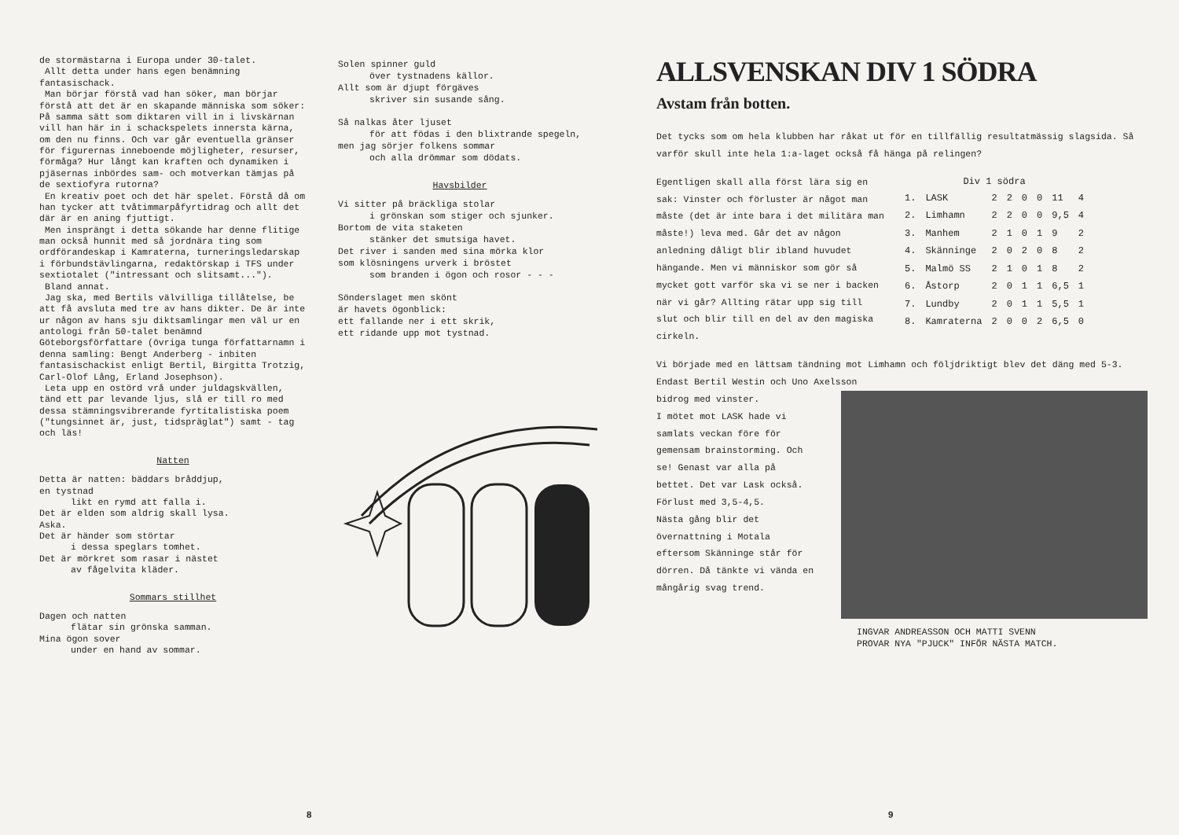de stormästarna i Europa under 30-talet.
Allt detta under hans egen benämning fantasischack.
Man börjar förstå vad han söker, man börjar förstå att det är en skapande människa som söker: På samma sätt som diktaren vill in i livskärnan vill han här in i schackspelets innersta kärna, om den nu finns. Och var går eventuella gränser för figurernas inneboende möjligheter, resurser, förmåga? Hur långt kan kraften och dynamiken i pjäsernas inbördes sam- och motverkan tämjas på de sextiofyra rutorna?
En kreativ poet och det här spelet. Förstå då om han tycker att tvåtimmarpåfyrtidrag och allt det där är en aning fjuttigt.
Men insprängt i detta sökande har denne flitige man också hunnit med så jordnära ting som ordförandeskap i Kamraterna, turneringsledarskap i förbundstävlingarna, redaktörskap i TFS under sextiotalet ("intressant och slitsamt...").
Bland annat.
Jag ska, med Bertils välvilliga tillåtelse, be att få avsluta med tre av hans dikter. De är inte ur någon av hans sju diktsamlingar men väl ur en antologi från 50-talet benämnd Göteborgsförfattare (övriga tunga författarnamn i denna samling: Bengt Anderberg - inbiten fantasischackist enligt Bertil, Birgitta Trotzig, Carl-Olof Lång, Erland Josephson).
Leta upp en ostörd vrå under juldagskvällen, tänd ett par levande ljus, slå er till ro med dessa stämningsvibrerande fyrtitalistiska poem ("tungsinnet är, just, tidspräglat") samt - tag och läs!
Natten
Detta är natten: bäddars bråddjup,
en tystnad
likt en rymd att falla i.
Det är elden som aldrig skall lysa.
Aska.
Det är händer som störtar
i dessa speglars tomhet.
Det är mörkret som rasar i nästet
av fågelvita kläder.
Sommars stillhet
Dagen och natten
flätar sin grönska samman.
Mina ögon sover
under en hand av sommar.
Solen spinner guld
över tystnadens källor.
Allt som är djupt förgäves
skriver sin susande sång.
Så nalkas åter ljuset
för att födas i den blixtrande spegeln,
men jag sörjer folkens sommar
och alla drömmar som dödats.
Havsbilder
Vi sitter på bräckliga stolar
i grönskan som stiger och sjunker.
Bortom de vita staketen
stänker det smutsiga havet.
Det river i sanden med sina mörka klor
som klösningens urverk i bröstet
som branden i ögon och rosor - - -
Sönderslaget men skönt
är havets ögonblick:
ett fallande ner i ett skrik,
ett ridande upp mot tystnad.
8
ALLSVENSKAN DIV 1 SÖDRA
Avstam från botten.
Det tycks som om hela klubben har råkat ut för en tillfällig resultatmässig slagsida. Så varför skull inte hela 1:a-laget också få hänga på relingen?
Egentligen skall alla först lära sig en sak: Vinster och förluster är något man måste (det är inte bara i det militära man måste!) leva med. Går det av någon anledning dåligt blir ibland huvudet hängande. Men vi människor som gör så mycket gott varför ska vi se ner i backen när vi går? Allting rätar upp sig till slut och blir till en del av den magiska cirkeln.
| Div 1 södra | | | | | | | |
| --- | --- | --- | --- | --- | --- | --- | --- |
| 1. | LASK | 2 | 2 | 0 | 0 | 11 | 4 |
| 2. | Limhamn | 2 | 2 | 0 | 0 | 9,5 | 4 |
| 3. | Manhem | 2 | 1 | 0 | 1 | 9 | 2 |
| 4. | Skänninge | 2 | 0 | 2 | 0 | 8 | 2 |
| 5. | Malmö SS | 2 | 1 | 0 | 1 | 8 | 2 |
| 6. | Åstorp | 2 | 0 | 1 | 1 | 6,5 | 1 |
| 7. | Lundby | 2 | 0 | 1 | 1 | 5,5 | 1 |
| 8. | Kamraterna | 2 | 0 | 0 | 2 | 6,5 | 0 |
Vi började med en lättsam tändning mot Limhamn och följdriktigt blev det däng med 5-3. Endast Bertil Westin och Uno Axelsson
bidrog med vinster.
I mötet mot LASK hade vi samlats veckan före för gemensam brainstorming. Och se! Genast var alla på bettet. Det var Lask också. Förlust med 3,5-4,5.
Nästa gång blir det övernattning i Motala eftersom Skänninge står för dörren. Då tänkte vi vända en mångårig svag trend.
INGVAR ANDREASSON OCH MATTI SVENN
PROVAR NYA "PJUCK" INFÖR NÄSTA MATCH.
9